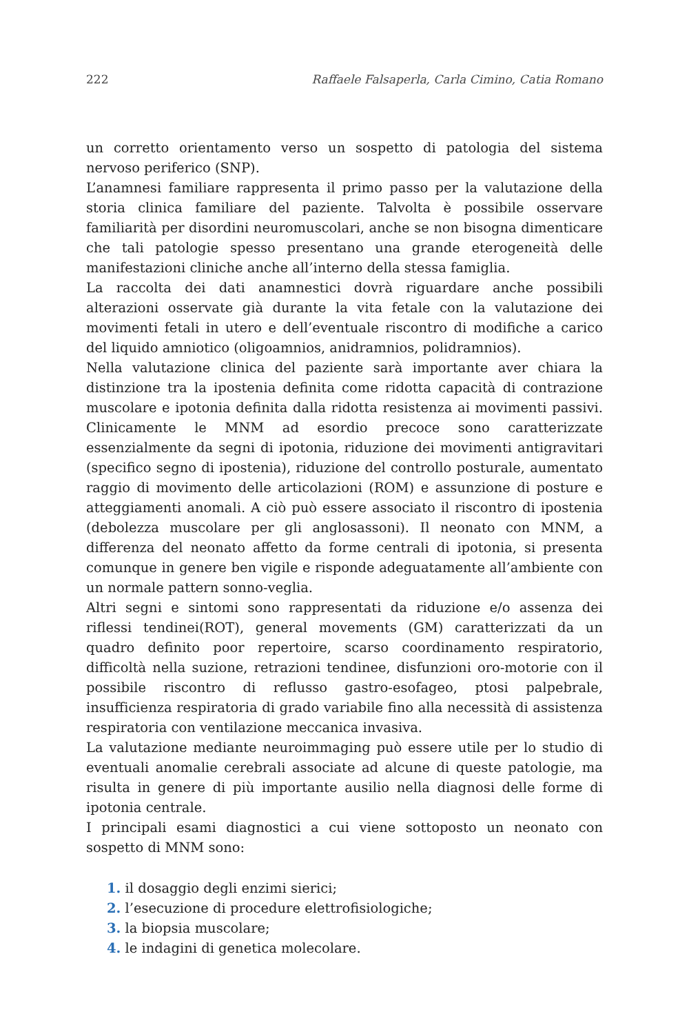222 Raffaele Falsaperla, Carla Cimino, Catia Romano
un corretto orientamento verso un sospetto di patologia del sistema nervoso periferico (SNP).
L’anamnesi familiare rappresenta il primo passo per la valutazione della storia clinica familiare del paziente. Talvolta è possibile osservare familiarità per disordini neuromuscolari, anche se non bisogna dimenticare che tali patologie spesso presentano una grande eterogeneità delle manifestazioni cliniche anche all’interno della stessa famiglia.
La raccolta dei dati anamnestici dovrà riguardare anche possibili alterazioni osservate già durante la vita fetale con la valutazione dei movimenti fetali in utero e dell’eventuale riscontro di modifiche a carico del liquido amniotico (oligoamnios, anidramnios, polidramnios).
Nella valutazione clinica del paziente sarà importante aver chiara la distinzione tra la ipostenia definita come ridotta capacità di contrazione muscolare e ipotonia definita dalla ridotta resistenza ai movimenti passivi. Clinicamente le MNM ad esordio precoce sono caratterizzate essenzialmente da segni di ipotonia, riduzione dei movimenti antigravitari (specifico segno di ipostenia), riduzione del controllo posturale, aumentato raggio di movimento delle articolazioni (ROM) e assunzione di posture e atteggiamenti anomali. A ciò può essere associato il riscontro di ipostenia (debolezza muscolare per gli anglosassoni). Il neonato con MNM, a differenza del neonato affetto da forme centrali di ipotonia, si presenta comunque in genere ben vigile e risponde adeguatamente all’ambiente con un normale pattern sonno-veglia.
Altri segni e sintomi sono rappresentati da riduzione e/o assenza dei riflessi tendinei(ROT), general movements (GM) caratterizzati da un quadro definito poor repertoire, scarso coordinamento respiratorio, difficoltà nella suzione, retrazioni tendinee, disfunzioni oro-motorie con il possibile riscontro di reflusso gastro-esofageo, ptosi palpebrale, insufficienza respiratoria di grado variabile fino alla necessità di assistenza respiratoria con ventilazione meccanica invasiva.
La valutazione mediante neuroimmaging può essere utile per lo studio di eventuali anomalie cerebrali associate ad alcune di queste patologie, ma risulta in genere di più importante ausilio nella diagnosi delle forme di ipotonia centrale.
I principali esami diagnostici a cui viene sottoposto un neonato con sospetto di MNM sono:
1. il dosaggio degli enzimi sierici;
2. l’esecuzione di procedure elettrofisiologiche;
3. la biopsia muscolare;
4. le indagini di genetica molecolare.